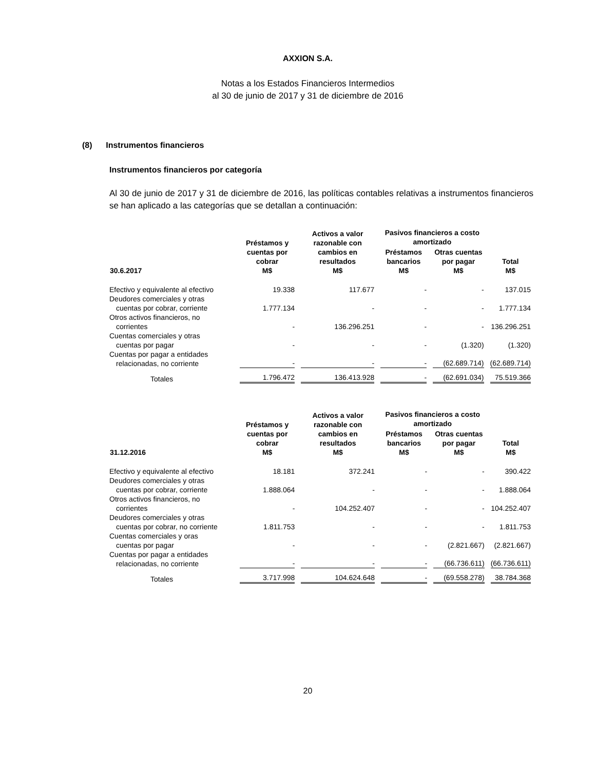AXXION S.A.
Notas a los Estados Financieros Intermedios
al 30 de junio de 2017 y 31 de diciembre de 2016
(8) Instrumentos financieros
Instrumentos financieros por categoría
Al 30 de junio de 2017 y 31 de diciembre de 2016, las políticas contables relativas a instrumentos financieros se han aplicado a las categorías que se detallan a continuación:
| 30.6.2017 | Préstamos y cuentas por cobrar M$ | Activos a valor razonable con cambios en resultados M$ | Pasivos financieros a costo amortizado | | Total M$ |
| --- | --- | --- | --- | --- | --- |
| | | | Préstamos bancarios M$ | Otras cuentas por pagar M$ | |
| Efectivo y equivalente al efectivo | 19.338 | 117.677 | - | - | 137.015 |
| Deudores comerciales y otras cuentas por cobrar, corriente | 1.777.134 | - | - | - | 1.777.134 |
| Otros activos financieros, no corrientes | - | 136.296.251 | - | - | 136.296.251 |
| Cuentas comerciales y otras cuentas por pagar | - | - | - | (1.320) | (1.320) |
| Cuentas por pagar a entidades relacionadas, no corriente | - | - | - | (62.689.714) | (62.689.714) |
| Totales | 1.796.472 | 136.413.928 | - | (62.691.034) | 75.519.366 |
| 31.12.2016 | Préstamos y cuentas por cobrar M$ | Activos a valor razonable con cambios en resultados M$ | Pasivos financieros a costo amortizado | | Total M$ |
| --- | --- | --- | --- | --- | --- |
| | | | Préstamos bancarios M$ | Otras cuentas por pagar M$ | |
| Efectivo y equivalente al efectivo | 18.181 | 372.241 | - | - | 390.422 |
| Deudores comerciales y otras cuentas por cobrar, corriente | 1.888.064 | - | - | - | 1.888.064 |
| Otros activos financieros, no corrientes | - | 104.252.407 | - | - | 104.252.407 |
| Deudores comerciales y otras cuentas por cobrar, no corriente | 1.811.753 | - | - | - | 1.811.753 |
| Cuentas comerciales y oras cuentas por pagar | - | - | - | (2.821.667) | (2.821.667) |
| Cuentas por pagar a entidades relacionadas, no corriente | - | - | - | (66.736.611) | (66.736.611) |
| Totales | 3.717.998 | 104.624.648 | - | (69.558.278) | 38.784.368 |
20